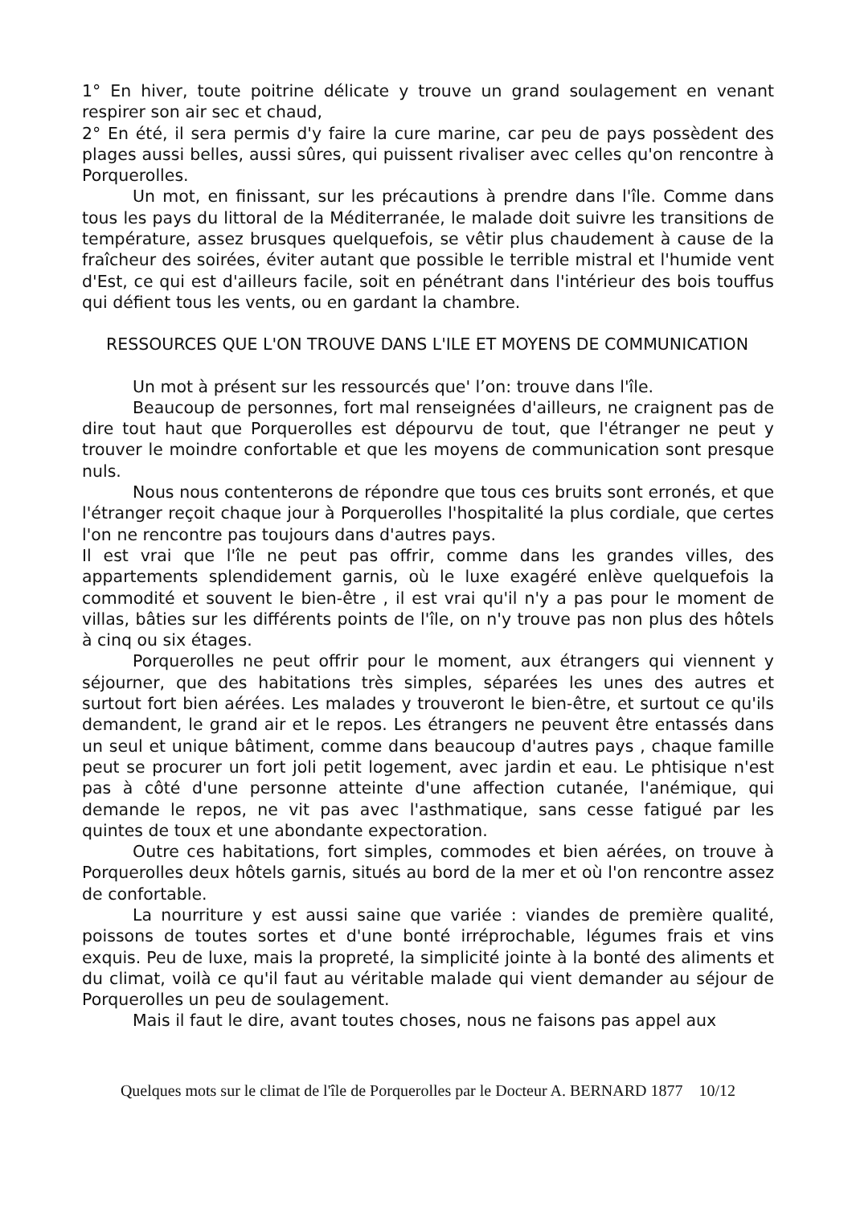1° En hiver, toute poitrine délicate y trouve un grand soulagement en venant respirer son air sec et chaud,
2° En été, il sera permis d'y faire la cure marine, car peu de pays possèdent des plages aussi belles, aussi sûres, qui puissent rivaliser avec celles qu'on rencontre à Porquerolles.
Un mot, en finissant, sur les précautions à prendre dans l'île. Comme dans tous les pays du littoral de la Méditerranée, le malade doit suivre les transitions de température, assez brusques quelquefois, se vêtir plus chaudement à cause de la fraîcheur des soirées, éviter autant que possible le terrible mistral et l'humide vent d'Est, ce qui est d'ailleurs facile, soit en pénétrant dans l'intérieur des bois touffus qui défient tous les vents, ou en gardant la chambre.
RESSOURCES QUE L'ON TROUVE DANS L'ILE ET MOYENS DE COMMUNICATION
Un mot à présent sur les ressourcés que' l’on: trouve dans l'île.
Beaucoup de personnes, fort mal renseignées d'ailleurs, ne craignent pas de dire tout haut que Porquerolles est dépourvu de tout, que l'étranger ne peut y trouver le moindre confortable et que les moyens de communication sont presque nuls.
Nous nous contenterons de répondre que tous ces bruits sont erronés, et que l'étranger reçoit chaque jour à Porquerolles l'hospitalité la plus cordiale, que certes l'on ne rencontre pas toujours dans d'autres pays.
Il est vrai que l'île ne peut pas offrir, comme dans les grandes villes, des appartements splendidement garnis, où le luxe exagéré enlève quelquefois la commodité et souvent le bien-être , il est vrai qu'il n'y a pas pour le moment de villas, bâties sur les différents points de l'île, on n'y trouve pas non plus des hôtels à cinq ou six étages.
Porquerolles ne peut offrir pour le moment, aux étrangers qui viennent y séjourner, que des habitations très simples, séparées les unes des autres et surtout fort bien aérées. Les malades y trouveront le bien-être, et surtout ce qu'ils demandent, le grand air et le repos. Les étrangers ne peuvent être entassés dans un seul et unique bâtiment, comme dans beaucoup d'autres pays , chaque famille peut se procurer un fort joli petit logement, avec jardin et eau. Le phtisique n'est pas à côté d'une personne atteinte d'une affection cutanée, l'anémique, qui demande le repos, ne vit pas avec l'asthmatique, sans cesse fatigué par les quintes de toux et une abondante expectoration.
Outre ces habitations, fort simples, commodes et bien aérées, on trouve à Porquerolles deux hôtels garnis, situés au bord de la mer et où l'on rencontre assez de confortable.
La nourriture y est aussi saine que variée : viandes de première qualité, poissons de toutes sortes et d'une bonté irréprochable, légumes frais et vins exquis. Peu de luxe, mais la propreté, la simplicité jointe à la bonté des aliments et du climat, voilà ce qu'il faut au véritable malade qui vient demander au séjour de Porquerolles un peu de soulagement.
Mais il faut le dire, avant toutes choses, nous ne faisons pas appel aux
Quelques mots sur le climat de l'île de Porquerolles par le Docteur A. BERNARD 1877 10/12